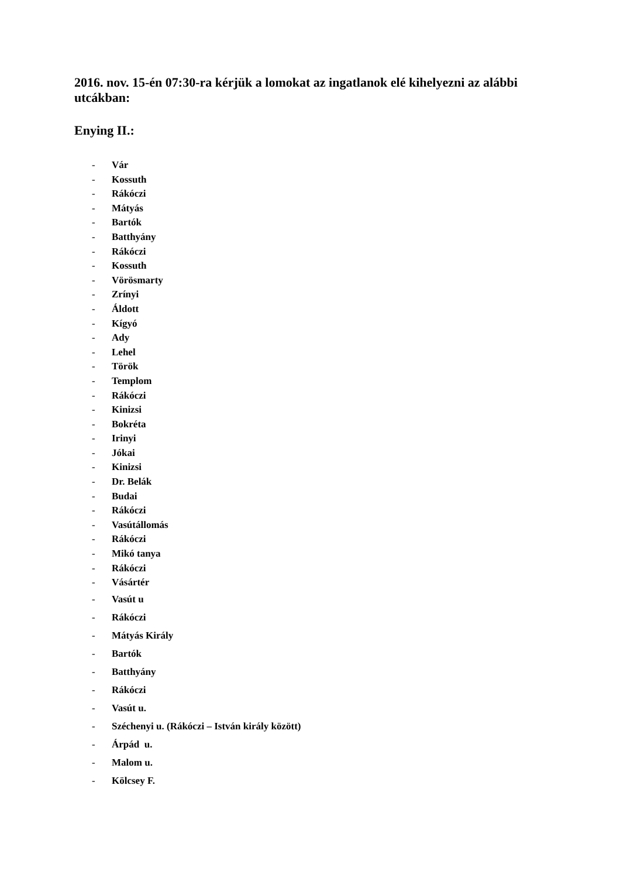2016. nov. 15-én 07:30-ra kérjük a lomokat az ingatlanok elé kihelyezni az alábbi utcákban:
Enying II.:
- Vár
- Kossuth
- Rákóczi
- Mátyás
- Bartók
- Batthyány
- Rákóczi
- Kossuth
- Vörösmarty
- Zrínyi
- Áldott
- Kígyó
- Ady
- Lehel
- Török
- Templom
- Rákóczi
- Kinizsi
- Bokréta
- Irinyi
- Jókai
- Kinizsi
- Dr. Belák
- Budai
- Rákóczi
- Vasútállomás
- Rákóczi
- Mikó tanya
- Rákóczi
- Vásártér
- Vasút u
- Rákóczi
- Mátyás Király
- Bartók
- Batthyány
- Rákóczi
- Vasút u.
- Széchenyi u. (Rákóczi – István király között)
- Árpád u.
- Malom u.
- Kölcsey F.